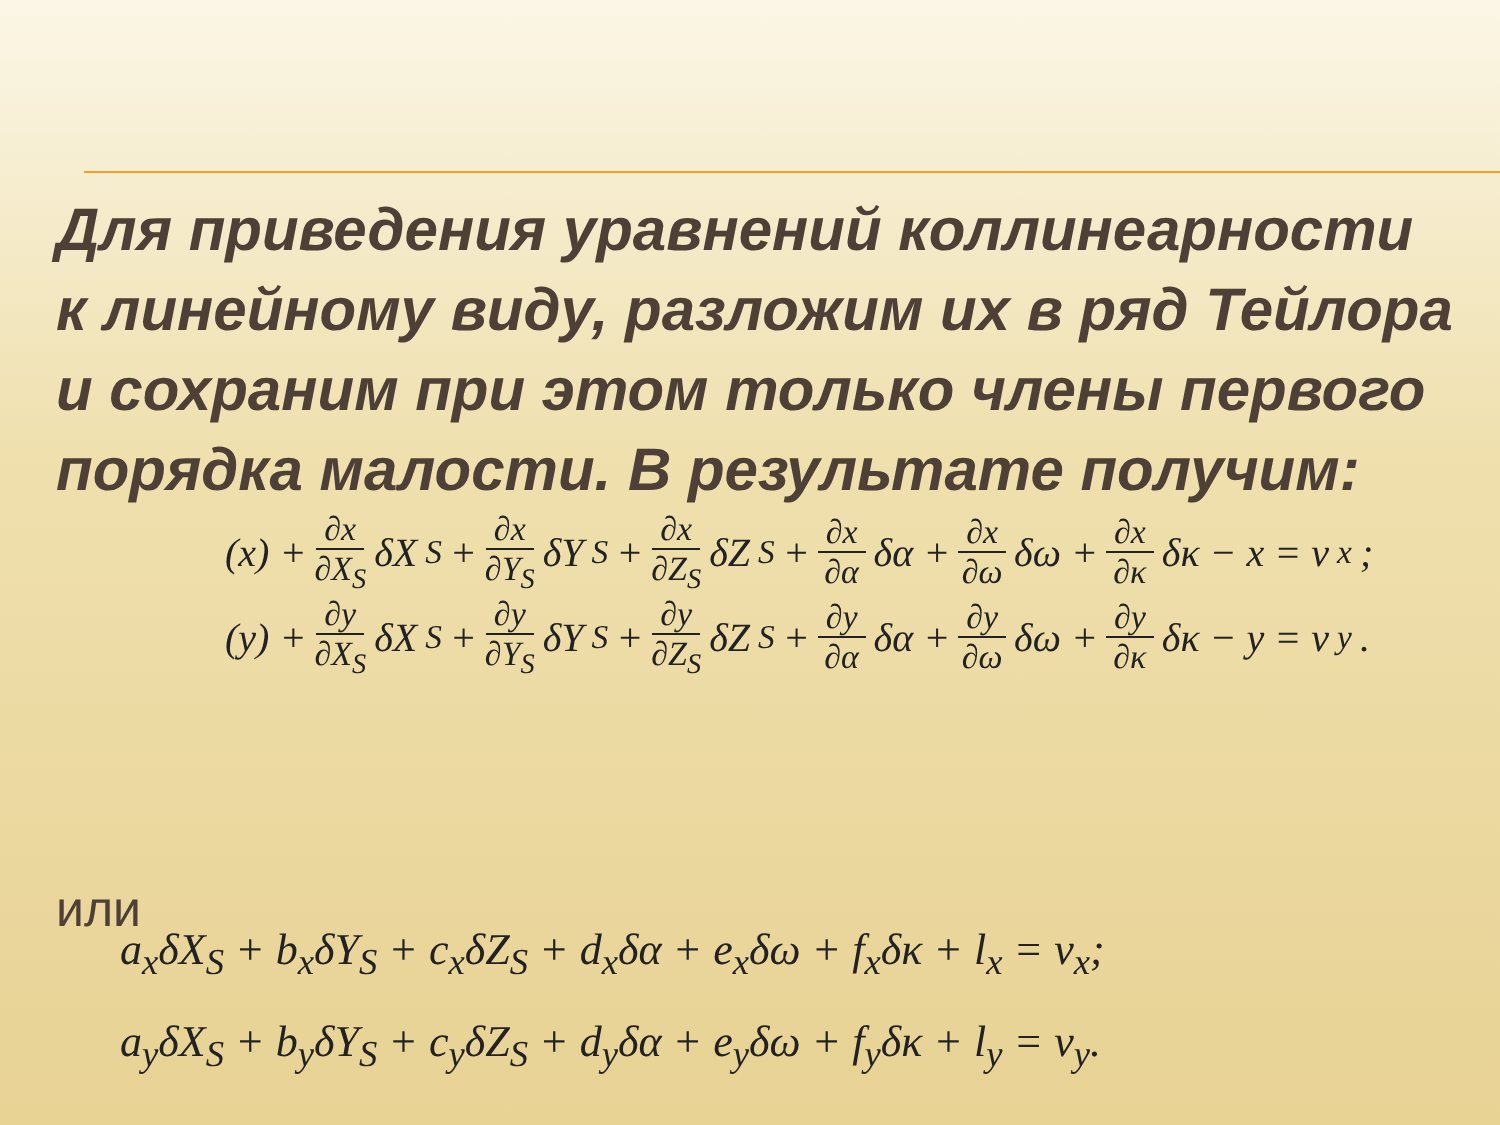Для приведения уравнений коллинеарности к линейному виду, разложим их в ряд Тейлора и сохраним при этом только члены первого порядка малости. В результате получим:
(x) + ∂x ∂X<sub>S</sub> δX<sub>S</sub> + ∂x ∂Y<sub>S</sub> δY<sub>S</sub> + ∂x ∂Z<sub>S</sub> δZ<sub>S</sub> + ∂x ∂α δα + ∂x ∂ω δω + ∂x ∂κ δκ − x = v<sub>x</sub>;
(y) + ∂y ∂X<sub>S</sub> δX<sub>S</sub> + ∂y ∂Y<sub>S</sub> δY<sub>S</sub> + ∂y ∂Z<sub>S</sub> δZ<sub>S</sub> + ∂y ∂α δα + ∂y ∂ω δω + ∂y ∂κ δκ − y = v<sub>y</sub>.
или
a<sub>x</sub>δX<sub>S</sub> + b<sub>x</sub>δY<sub>S</sub> + c<sub>x</sub>δZ<sub>S</sub> + d<sub>x</sub>δα + e<sub>x</sub>δω + f<sub>x</sub>δκ + l<sub>x</sub> = v<sub>x</sub>;
a<sub>y</sub>δX<sub>S</sub> + b<sub>y</sub>δY<sub>S</sub> + c<sub>y</sub>δZ<sub>S</sub> + d<sub>y</sub>δα + e<sub>y</sub>δω + f<sub>y</sub>δκ + l<sub>y</sub> = v<sub>y</sub>.